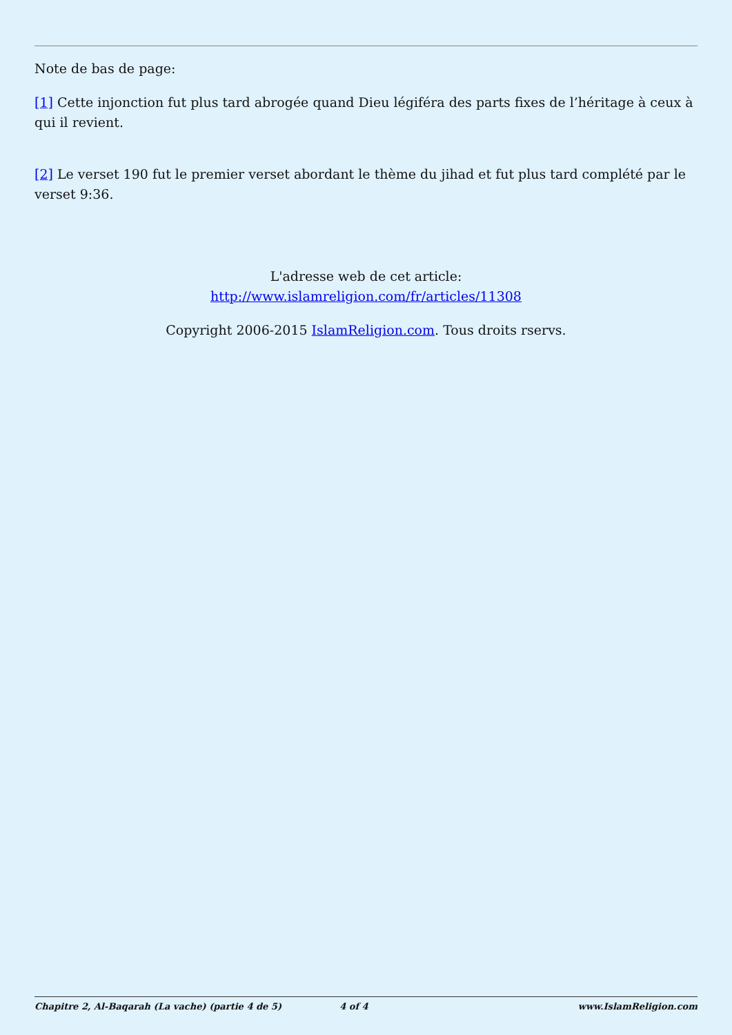Note de bas de page:
[1] Cette injonction fut plus tard abrogée quand Dieu légiféra des parts fixes de l’héritage à ceux à qui il revient.
[2] Le verset 190 fut le premier verset abordant le thème du jihad et fut plus tard complété par le verset 9:36.
L'adresse web de cet article:
http://www.islamreligion.com/fr/articles/11308
Copyright 2006-2015 IslamReligion.com. Tous droits rservs.
Chapitre 2, Al-Baqarah (La vache) (partie 4 de 5) 4 of 4 www.IslamReligion.com